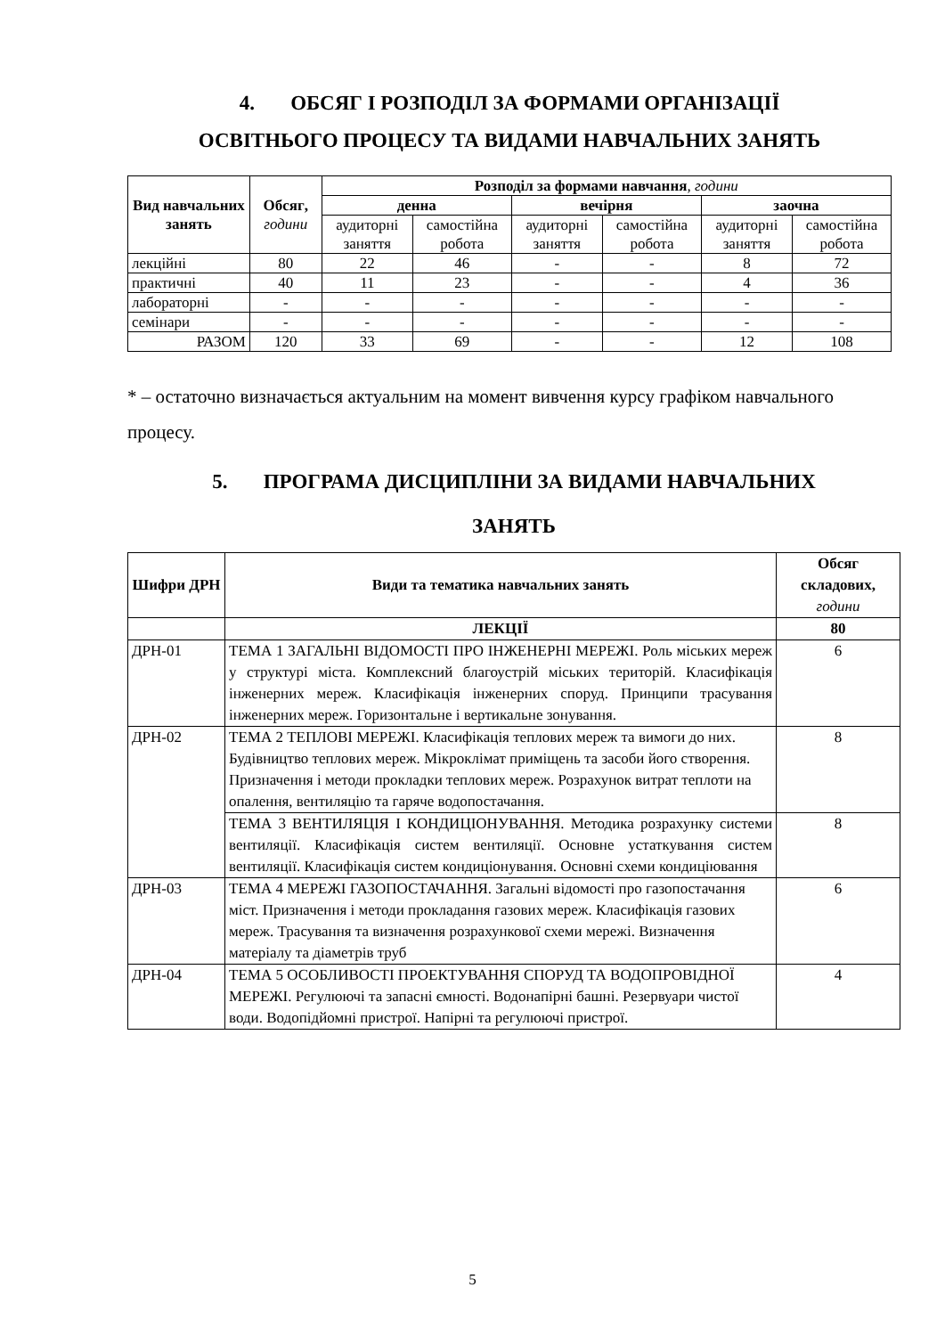4. ОБСЯГ І РОЗПОДІЛ ЗА ФОРМАМИ ОРГАНІЗАЦІЇ
ОСВІТНЬОГО ПРОЦЕСУ ТА ВИДАМИ НАВЧАЛЬНИХ ЗАНЯТЬ
| Вид навчальних занять | Обсяг , години | Розподіл за формами навчання , години | | | | | |
| --- | --- | --- | --- | --- | --- | --- | --- |
| | | денна | | вечірня | | заочна | |
| | | аудиторні заняття | самостійна робота | аудиторні заняття | самостійна робота | аудиторні заняття | самостійна робота |
| лекційні | 80 | 22 | 46 | - | - | 8 | 72 |
| практичні | 40 | 11 | 23 | - | - | 4 | 36 |
| лабораторні | - | - | - | - | - | - | - |
| семінари | - | - | - | - | - | - | - |
| РАЗОМ | 120 | 33 | 69 | - | - | 12 | 108 |
* – остаточно визначається актуальним на момент вивчення курсу графіком навчального процесу.
5. ПРОГРАМА ДИСЦИПЛІНИ ЗА ВИДАМИ НАВЧАЛЬНИХ
ЗАНЯТЬ
| Шифри ДРН | Види та тематика навчальних занять | Обсяг складових, години |
| | ЛЕКЦІЇ | 80 |
| ДРН-01 | ТЕМА 1 ЗАГАЛЬНІ ВІДОМОСТІ ПРО ІНЖЕНЕРНІ МЕРЕЖІ. Роль міських мереж у структурі міста. Комплексний благоустрій міських територій. Класифікація інженерних мереж. Класифікація інженерних споруд. Принципи трасування інженерних мереж. Горизонтальне і вертикальне зонування. | 6 |
| ДРН-02 | ТЕМА 2 ТЕПЛОВІ МЕРЕЖІ. Класифікація теплових мереж та вимоги до них. Будівництво теплових мереж. Мікроклімат приміщень та засоби його створення. Призначення і методи прокладки теплових мереж. Розрахунок витрат теплоти на опалення, вентиляцію та гаряче водопостачання. | 8 |
| | ТЕМА 3 ВЕНТИЛЯЦІЯ І КОНДИЦІОНУВАННЯ. Методика розрахунку системи вентиляції. Класифікація систем вентиляції. Основне устаткування систем вентиляції. Класифікація систем кондиціонування. Основні схеми кондиціювання | 8 |
| ДРН-03 | ТЕМА 4 МЕРЕЖІ ГАЗОПОСТАЧАННЯ. Загальні відомості про газопостачання міст. Призначення і методи прокладання газових мереж. Класифікація газових мереж. Трасування та визначення розрахункової схеми мережі. Визначення матеріалу та діаметрів труб | 6 |
| ДРН-04 | ТЕМА 5 ОСОБЛИВОСТІ ПРОЕКТУВАННЯ СПОРУД ТА ВОДОПРОВІДНОЇ МЕРЕЖІ. Регулюючі та запасні ємності. Водонапірні башні. Резервуари чистої води. Водопідйомні пристрої. Напірні та регулюючі пристрої. | 4 |
5